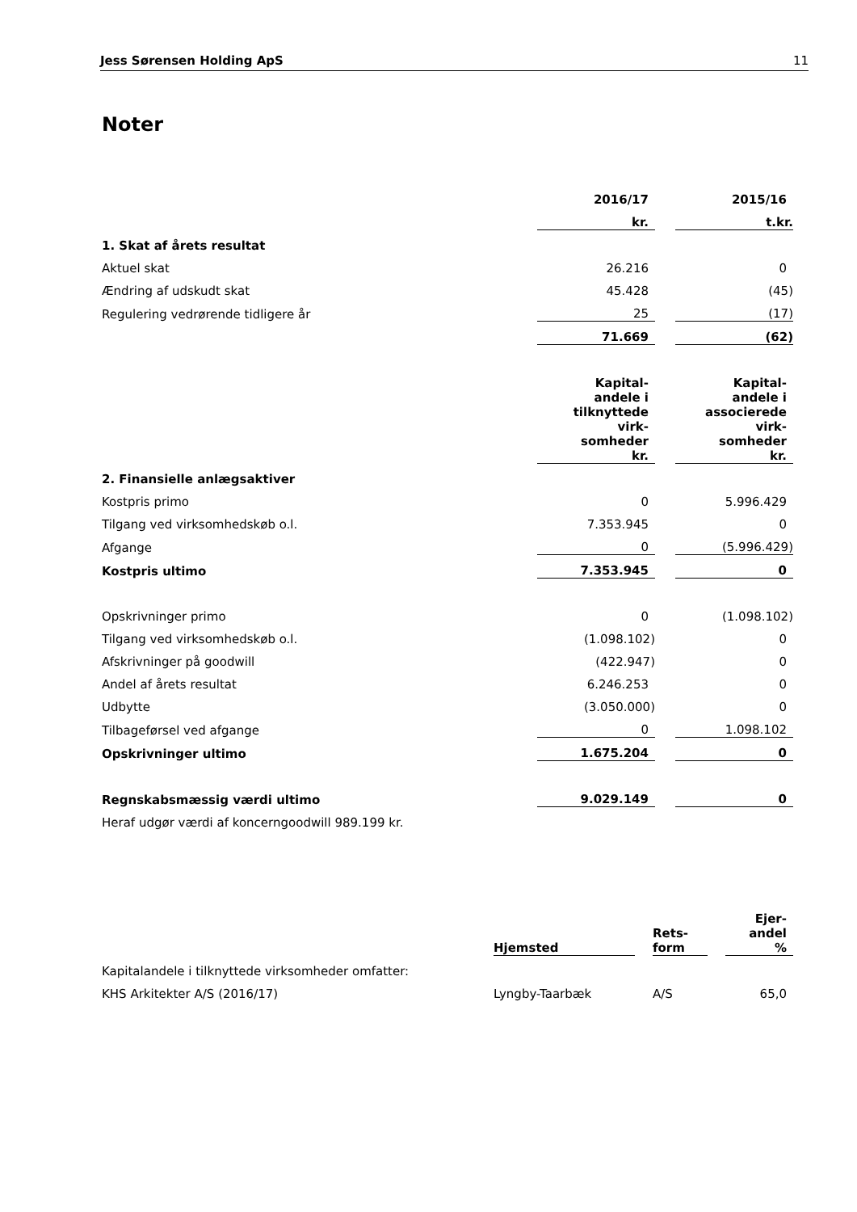Jess Sørensen Holding ApS 11
Noter
| | 2016/17 | | 2015/16 |
| | kr. | | t.kr. |
| 1. Skat af årets resultat | | | |
| Aktuel skat | 26.216 | | 0 |
| Ændring af udskudt skat | 45.428 | | (45) |
| Regulering vedrørende tidligere år | 25 | | (17) |
| | 71.669 | | (62) |
| | Kapital- andele i tilknyttede virk- somheder kr. | | Kapital- andele i associerede virk- somheder kr. |
| 2. Finansielle anlægsaktiver | | | |
| Kostpris primo | 0 | | 5.996.429 |
| Tilgang ved virksomhedskøb o.l. | 7.353.945 | | 0 |
| Afgange | 0 | | (5.996.429) |
| Kostpris ultimo | 7.353.945 | | 0 |
| Opskrivninger primo | 0 | | (1.098.102) |
| Tilgang ved virksomhedskøb o.l. | (1.098.102) | | 0 |
| Afskrivninger på goodwill | (422.947) | | 0 |
| Andel af årets resultat | 6.246.253 | | 0 |
| Udbytte | (3.050.000) | | 0 |
| Tilbageførsel ved afgange | 0 | | 1.098.102 |
| Opskrivninger ultimo | 1.675.204 | | 0 |
| Regnskabsmæssig værdi ultimo | 9.029.149 | | 0 |
| Heraf udgør værdi af koncerngoodwill 989.199 kr. | | | |
| | Hjemsted | | Rets- form | | Ejer- andel % |
| Kapitalandele i tilknyttede virksomheder omfatter: | | | | | |
| KHS Arkitekter A/S (2016/17) | Lyngby-Taarbæk | | A/S | | 65,0 |